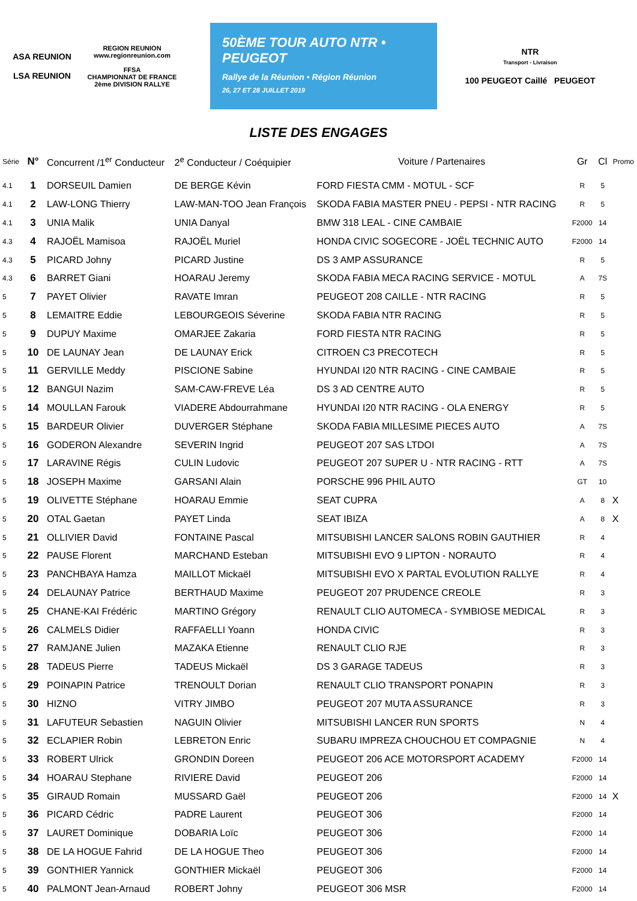ASA REUNION
LSA REUNION
REGION REUNION
www.regionreunion.com
FFSA
CHAMPIONNAT DE FRANCE 2ème DIVISION RALLYE
50ÈME TOUR AUTO NTR • PEUGEOT
Rallye de la Réunion • Région Réunion
26, 27 ET 28 JUILLET 2019
NTR
Transport - Livraison
100 PEUGEOT Caillé PEUGEOT
LISTE DES ENGAGES
| Série | N° | Concurrent /1<sup>er</sup> Conducteur | 2<sup>e</sup> Conducteur / Coéquipier | Voiture / Partenaires | Gr | Cl | Promo |
| --- | --- | --- | --- | --- | --- | --- | --- |
| 4.1 | 1 | DORSEUIL Damien | DE BERGE Kévin | FORD FIESTA CMM - MOTUL - SCF | R | 5 | |
| 4.1 | 2 | LAW-LONG Thierry | LAW-MAN-TOO Jean François | SKODA FABIA MASTER PNEU - PEPSI - NTR RACING | R | 5 | |
| 4.1 | 3 | UNIA Malik | UNIA Danyal | BMW 318 LEAL - CINE CAMBAIE | F2000 | 14 | |
| 4.3 | 4 | RAJOËL Mamisoa | RAJOËL Muriel | HONDA CIVIC SOGECORE - JOËL TECHNIC AUTO | F2000 | 14 | |
| 4.3 | 5 | PICARD Johny | PICARD Justine | DS 3 AMP ASSURANCE | R | 5 | |
| 4.3 | 6 | BARRET Giani | HOARAU Jeremy | SKODA FABIA MECA RACING SERVICE - MOTUL | A | 7S | |
| 5 | 7 | PAYET Olivier | RAVATE Imran | PEUGEOT 208 CAILLE - NTR RACING | R | 5 | |
| 5 | 8 | LEMAITRE Eddie | LEBOURGEOIS Séverine | SKODA FABIA NTR RACING | R | 5 | |
| 5 | 9 | DUPUY Maxime | OMARJEE Zakaria | FORD FIESTA NTR RACING | R | 5 | |
| 5 | 10 | DE LAUNAY Jean | DE LAUNAY Erick | CITROEN C3 PRECOTECH | R | 5 | |
| 5 | 11 | GERVILLE Meddy | PISCIONE Sabine | HYUNDAI I20 NTR RACING - CINE CAMBAIE | R | 5 | |
| 5 | 12 | BANGUI Nazim | SAM-CAW-FREVE Léa | DS 3 AD CENTRE AUTO | R | 5 | |
| 5 | 14 | MOULLAN Farouk | VIADERE Abdourrahmane | HYUNDAI I20 NTR RACING - OLA ENERGY | R | 5 | |
| 5 | 15 | BARDEUR Olivier | DUVERGER Stéphane | SKODA FABIA MILLESIME PIECES AUTO | A | 7S | |
| 5 | 16 | GODERON Alexandre | SEVERIN Ingrid | PEUGEOT 207 SAS LTDOI | A | 7S | |
| 5 | 17 | LARAVINE Régis | CULIN Ludovic | PEUGEOT 207 SUPER U - NTR RACING - RTT | A | 7S | |
| 5 | 18 | JOSEPH Maxime | GARSANI Alain | PORSCHE 996 PHIL AUTO | GT | 10 | |
| 5 | 19 | OLIVETTE Stéphane | HOARAU Emmie | SEAT CUPRA | A | 8 | X |
| 5 | 20 | OTAL Gaetan | PAYET Linda | SEAT IBIZA | A | 8 | X |
| 5 | 21 | OLLIVIER David | FONTAINE Pascal | MITSUBISHI LANCER SALONS ROBIN GAUTHIER | R | 4 | |
| 5 | 22 | PAUSE Florent | MARCHAND Esteban | MITSUBISHI EVO 9 LIPTON - NORAUTO | R | 4 | |
| 5 | 23 | PANCHBAYA Hamza | MAILLOT Mickaël | MITSUBISHI EVO X PARTAL EVOLUTION RALLYE | R | 4 | |
| 5 | 24 | DELAUNAY Patrice | BERTHAUD Maxime | PEUGEOT 207 PRUDENCE CREOLE | R | 3 | |
| 5 | 25 | CHANE-KAI Frédéric | MARTINO Grégory | RENAULT CLIO AUTOMECA - SYMBIOSE MEDICAL | R | 3 | |
| 5 | 26 | CALMELS Didier | RAFFAELLI Yoann | HONDA CIVIC | R | 3 | |
| 5 | 27 | RAMJANE Julien | MAZAKA Etienne | RENAULT CLIO RJE | R | 3 | |
| 5 | 28 | TADEUS Pierre | TADEUS Mickaël | DS 3 GARAGE TADEUS | R | 3 | |
| 5 | 29 | POINAPIN Patrice | TRENOULT Dorian | RENAULT CLIO TRANSPORT PONAPIN | R | 3 | |
| 5 | 30 | HIZNO | VITRY JIMBO | PEUGEOT 207 MUTA ASSURANCE | R | 3 | |
| 5 | 31 | LAFUTEUR Sebastien | NAGUIN Olivier | MITSUBISHI LANCER RUN SPORTS | N | 4 | |
| 5 | 32 | ECLAPIER Robin | LEBRETON Enric | SUBARU IMPREZA CHOUCHOU ET COMPAGNIE | N | 4 | |
| 5 | 33 | ROBERT Ulrick | GRONDIN Doreen | PEUGEOT 206 ACE MOTORSPORT ACADEMY | F2000 | 14 | |
| 5 | 34 | HOARAU Stephane | RIVIERE David | PEUGEOT 206 | F2000 | 14 | |
| 5 | 35 | GIRAUD Romain | MUSSARD Gaël | PEUGEOT 206 | F2000 | 14 | X |
| 5 | 36 | PICARD Cédric | PADRE Laurent | PEUGEOT 306 | F2000 | 14 | |
| 5 | 37 | LAURET Dominique | DOBARIA Loïc | PEUGEOT 306 | F2000 | 14 | |
| 5 | 38 | DE LA HOGUE Fahrid | DE LA HOGUE Theo | PEUGEOT 306 | F2000 | 14 | |
| 5 | 39 | GONTHIER Yannick | GONTHIER Mickaël | PEUGEOT 306 | F2000 | 14 | |
| 5 | 40 | PALMONT Jean-Arnaud | ROBERT Johny | PEUGEOT 306 MSR | F2000 | 14 | |